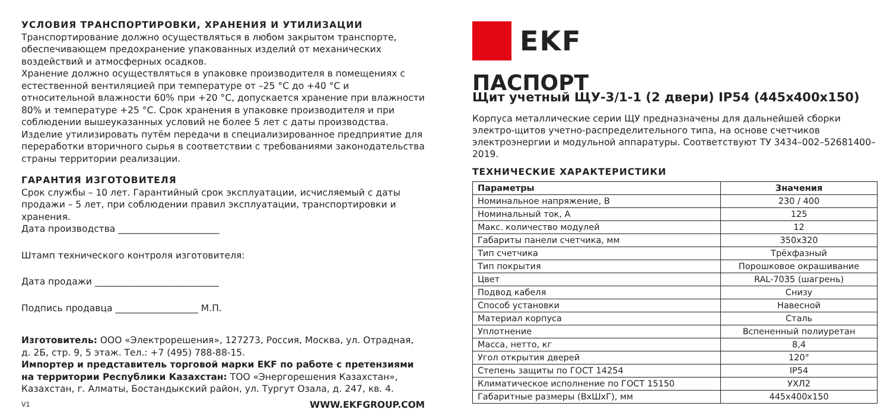УСЛОВИЯ ТРАНСПОРТИРОВКИ, ХРАНЕНИЯ И УТИЛИЗАЦИИ
Транспортирование должно осуществляться в любом закрытом транспорте, обеспечивающем предохранение упакованных изделий от механических воздействий и атмосферных осадков.
Хранение должно осуществляться в упаковке производителя в помещениях с естественной вентиляцией при температуре от –25 °C до +40 °C и относительной влажности 60% при +20 °C, допускается хранение при влажности 80% и температуре +25 °C. Срок хранения в упаковке производителя и при соблюдении вышеуказанных условий не более 5 лет с даты производства.
Изделие утилизировать путём передачи в специализированное предприятие для переработки вторичного сырья в соответствии с требованиями законодательства страны территории реализации.
ГАРАНТИЯ ИЗГОТОВИТЕЛЯ
Срок службы – 10 лет. Гарантийный срок эксплуатации, исчисляемый с даты продажи – 5 лет, при соблюдении правил эксплуатации, транспортировки и хранения.
Дата производства ______________________
Штамп технического контроля изготовителя:
Дата продажи ___________________________
Подпись продавца __________________ М.П.
Изготовитель: ООО «Электрорешения», 127273, Россия, Москва, ул. Отрадная, д. 2Б, стр. 9, 5 этаж. Тел.: +7 (495) 788-88-15.
Импортер и представитель торговой марки EKF по работе с претензиями на территории Республики Казахстан: ТОО «Энергорешения Казахстан», Казахстан, г. Алматы, Бостандыкский район, ул. Тургут Озала, д. 247, кв. 4.
V1 WWW.EKFGROUP.COM
EKF
ПАСПОРТ
Щит учетный ЩУ-3/1-1 (2 двери) IP54 (445x400x150)
Корпуса металлические серии ЩУ предназначены для дальнейшей сборки электро-щитов учетно-распределительного типа, на основе счетчиков электроэнергии и модульной аппаратуры. Соответствуют ТУ 3434–002–52681400–2019.
ТЕХНИЧЕСКИЕ ХАРАКТЕРИСТИКИ
| Параметры | Значения |
| --- | --- |
| Номинальное напряжение, В | 230 / 400 |
| Номинальный ток, А | 125 |
| Макс. количество модулей | 12 |
| Габариты панели счетчика, мм | 350x320 |
| Тип счетчика | Трёхфазный |
| Тип покрытия | Порошковое окрашивание |
| Цвет | RAL-7035 (шагрень) |
| Подвод кабеля | Снизу |
| Способ установки | Навесной |
| Материал корпуса | Сталь |
| Уплотнение | Вспененный полиуретан |
| Масса, нетто, кг | 8,4 |
| Угол открытия дверей | 120° |
| Степень защиты по ГОСТ 14254 | IP54 |
| Климатическое исполнение по ГОСТ 15150 | УХЛ2 |
| Габаритные размеры (ВxШxГ), мм | 445x400x150 |